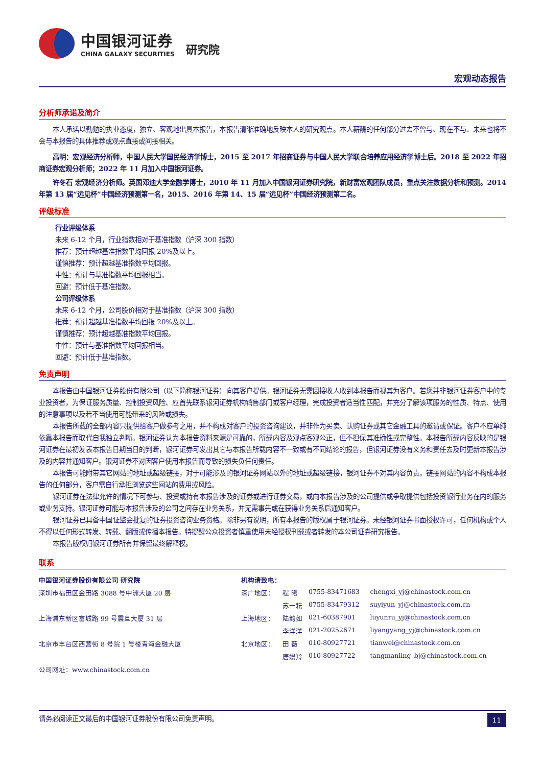中国银河证券
CHINA GALAXY SECURITIES
研究院
宏观动态报告
分析师承诺及简介
本人承诺以勤勉的执业态度，独立、客观地出具本报告，本报告清晰准确地反映本人的研究观点。本人薪酬的任何部分过去不曾与、现在不与、未来也将不会与本报告的具体推荐或观点直接或间接相关。
高明：宏观经济分析师，中国人民大学国民经济学博士，2015 至 2017 年招商证券与中国人民大学联合培养应用经济学博士后。2018 至 2022 年招商证券宏观分析师；2022 年 11 月加入中国银河证券。
许冬石 宏观经济分析师。英国邓迪大学金融学博士，2010 年 11 月加入中国银河证券研究院，新财富宏观团队成员，重点关注数据分析和预测。2014 年第 13 届“远见杯”中国经济预测第一名，2015、2016 年第 14、15 届“远见杯”中国经济预测第二名。
评级标准
行业评级体系
未来 6-12 个月，行业指数相对于基准指数（沪深 300 指数）
推荐：预计超越基准指数平均回报 20%及以上。
谨慎推荐：预计超越基准指数平均回报。
中性：预计与基准指数平均回报相当。
回避：预计低于基准指数。
公司评级体系
未来 6-12 个月，公司股价相对于基准指数（沪深 300 指数）
推荐：预计超越基准指数平均回报 20%及以上。
谨慎推荐：预计超越基准指数平均回报。
中性：预计与基准指数平均回报相当。
回避：预计低于基准指数。
免责声明
本报告由中国银河证券股份有限公司（以下简称银河证券）向其客户提供。银河证券无需因接收人收到本报告而视其为客户。若您并非银河证券客户中的专业投资者，为保证服务质量、控制投资风险、应首先联系银河证券机构销售部门或客户经理，完成投资者适当性匹配，并充分了解该项服务的性质、特点、使用的注意事项以及若不当使用可能带来的风险或损失。
本报告所载的全部内容只提供给客户做参考之用，并不构成对客户的投资咨询建议，并非作为买卖、认购证券或其它金融工具的邀请或保证。客户不应单纯依靠本报告而取代自我独立判断。银河证券认为本报告资料来源是可靠的，所载内容及观点客观公正，但不担保其准确性或完整性。本报告所载内容反映的是银河证券在最初发表本报告日期当日的判断，银河证券可发出其它与本报告所载内容不一致或有不同结论的报告，但银河证券没有义务和责任去及时更新本报告涉及的内容并通知客户。银河证券不对因客户使用本报告而导致的损失负任何责任。
本报告可能附带其它网站的地址或超级链接，对于可能涉及的银河证券网站以外的地址或超级链接，银河证券不对其内容负责。链接网站的内容不构成本报告的任何部分，客户需自行承担浏览这些网站的费用或风险。
银河证券在法律允许的情况下可参与、投资或持有本报告涉及的证券或进行证券交易，或向本报告涉及的公司提供或争取提供包括投资银行业务在内的服务或业务支持。银河证券可能与本报告涉及的公司之间存在业务关系，并无需事先或在获得业务关系后通知客户。
银河证券已具备中国证监会批复的证券投资咨询业务资格。除非另有说明，所有本报告的版权属于银河证券。未经银河证券书面授权许可，任何机构或个人不得以任何形式转发、转载、翻版或传播本报告。特提醒公众投资者慎重使用未经授权刊载或者转发的本公司证券研究报告。
本报告版权归银河证券所有并保留最终解释权。
联系
| 中国银河证券股份有限公司 研究院 | 机构请致电： | | | |
| 深圳市福田区金田路 3088 号中洲大厦 20 层 | 深广地区： | 程 曦 | 0755-83471683 | chengxi_yj@chinastock.com.cn |
| | | 苏一耘 | 0755-83479312 | suyiyun_yj@chinastock.com.cn |
| 上海浦东新区富城路 99 号震旦大厦 31 层 | 上海地区： | 陆韵如 | 021-60387901 | luyunru_yj@chinastock.com.cn |
| | | 李洋洋 | 021-20252671 | liyangyang_yj@chinastock.com.cn |
| 北京市丰台区西营街 8 号院 1 号楼青海金融大厦 | 北京地区： | 田 薇 | 010-80927721 | tianwei@chinastock.com.cn |
| | | 唐嫚羚 | 010-80927722 | tangmanling_bj@chinastock.com.cn |
| 公司网址：www.chinastock.com.cn | | | | |
请务必阅读正文最后的中国银河证券股份有限公司免责声明。 11